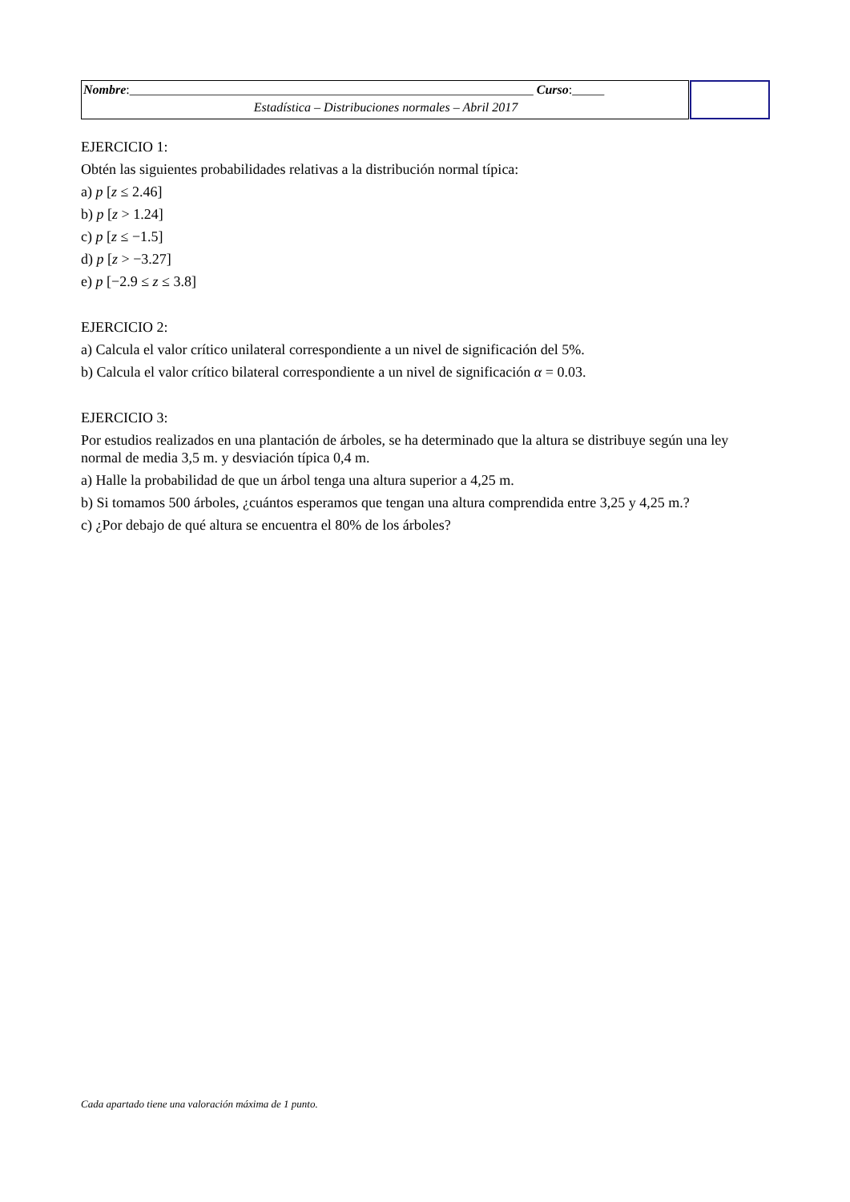Nombre:_______________________________________________________________ Curso:_____
Estadística – Distribuciones normales – Abril 2017
EJERCICIO 1:
Obtén las siguientes probabilidades relativas a la distribución normal típica:
a) p [z ≤ 2.46]
b) p [z > 1.24]
c) p [z ≤ −1.5]
d) p [z > −3.27]
e) p [−2.9 ≤ z ≤ 3.8]
EJERCICIO 2:
a) Calcula el valor crítico unilateral correspondiente a un nivel de significación del 5%.
b) Calcula el valor crítico bilateral correspondiente a un nivel de significación α = 0.03.
EJERCICIO 3:
Por estudios realizados en una plantación de árboles, se ha determinado que la altura se distribuye según una ley normal de media 3,5 m. y desviación típica 0,4 m.
a) Halle la probabilidad de que un árbol tenga una altura superior a 4,25 m.
b) Si tomamos 500 árboles, ¿cuántos esperamos que tengan una altura comprendida entre 3,25 y 4,25 m.?
c) ¿Por debajo de qué altura se encuentra el 80% de los árboles?
Cada apartado tiene una valoración máxima de 1 punto.